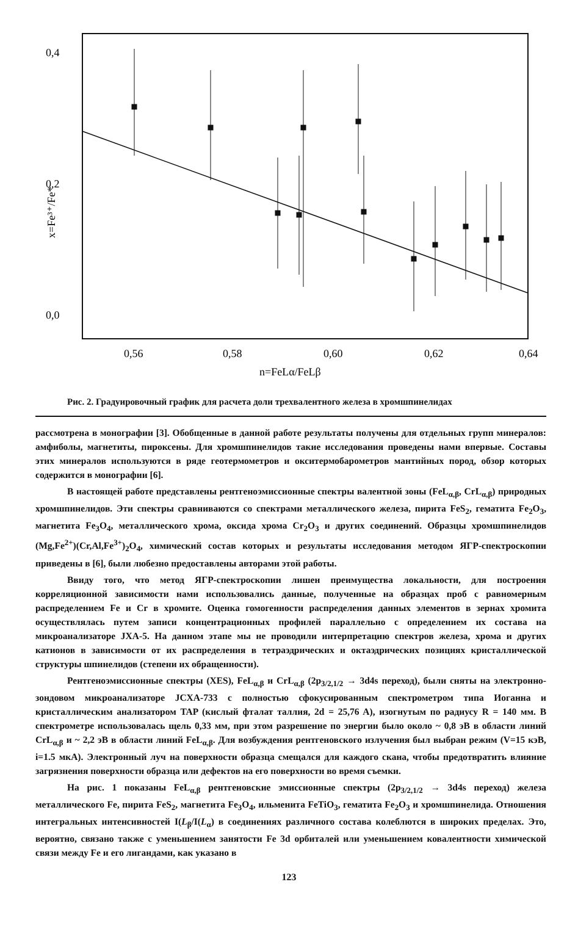0,4
0,2
0,0
x=Fe³⁺/Fe*
0,56
0,58
0,60
0,62
0,64
n=FeLα/FeLβ
Рис. 2. Градуировочный график для расчета доли трехвалентного железа в хромшпинелидах
рассмотрена в монографии [3]. Обобщенные в данной работе результаты получены для отдельных групп минералов: амфиболы, магнетиты, пироксены. Для хромшпинелидов такие исследования проведены нами впервые. Составы этих минералов используются в ряде геотермометров и окситермобарометров мантийных пород, обзор которых содержится в монографии [6].
В настоящей работе представлены рентгеноэмиссионные спектры валентной зоны (FeL<sub>α,β</sub>, CrL<sub>α,β</sub>) природных хромшпинелидов. Эти спектры сравниваются со спектрами металлического железа, пирита FeS<sub>2</sub>, гематита Fe<sub>2</sub>O<sub>3</sub>, магнетита Fe<sub>3</sub>O<sub>4</sub>, металлического хрома, оксида хрома Cr<sub>2</sub>O<sub>3</sub> и других соединений. Образцы хромшпинелидов (Mg,Fe<sup>2+</sup>)(Cr,Al,Fe<sup>3+</sup>)<sub>2</sub>O<sub>4</sub>, химический состав которых и результаты исследования методом ЯГР-спектроскопии приведены в [6], были любезно предоставлены авторами этой работы.
Ввиду того, что метод ЯГР-спектроскопии лишен преимущества локальности, для построения корреляционной зависимости нами использовались данные, полученные на образцах проб с равномерным распределением Fe и Cr в хромите. Оценка гомогенности распределения данных элементов в зернах хромита осуществлялась путем записи концентрационных профилей параллельно с определением их состава на микроанализаторе JXA-5. На данном этапе мы не проводили интерпретацию спектров железа, хрома и других катионов в зависимости от их распределения в тетраэдрических и октаэдрических позициях кристаллической структуры шпинелидов (степени их обращенности).
Рентгеноэмиссионные спектры (XES), FeL<sub>α,β</sub> и CrL<sub>α,β</sub> (2p<sub>3/2,1/2</sub> → 3d4s переход), были сняты на электронно-зондовом микроанализаторе JCXA-733 с полностью сфокусированным спектрометром типа Иоганна и кристаллическим анализатором TAP (кислый фталат таллия, 2d = 25,76 A), изогнутым по радиусу R = 140 мм. В спектрометре использовалась щель 0,33 мм, при этом разрешение по энергии было около ~ 0,8 эВ в области линий CrL<sub>α,β</sub> и ~ 2,2 эВ в области линий FeL<sub>α,β</sub>. Для возбуждения рентгеновского излучения был выбран режим (V=15 кэВ, i=1.5 мкА). Электронный луч на поверхности образца смещался для каждого скана, чтобы предотвратить влияние загрязнения поверхности образца или дефектов на его поверхности во время съемки.
На рис. 1 показаны FeL<sub>α,β</sub> рентгеновские эмиссионные спектры (2p<sub>3/2,1/2</sub> → 3d4s переход) железа металлического Fe, пирита FeS<sub>2</sub>, магнетита Fe<sub>3</sub>O<sub>4</sub>, ильменита FeTiO<sub>3</sub>, гематита Fe<sub>2</sub>O<sub>3</sub> и хромшпинелида. Отношения интегральных интенсивностей I(L<sub>β</sub>/I(L<sub>α</sub>) в соединениях различного состава колеблются в широких пределах. Это, вероятно, связано также с уменьшением занятости Fe 3d орбиталей или уменьшением ковалентности химической связи между Fe и его лигандами, как указано в
123